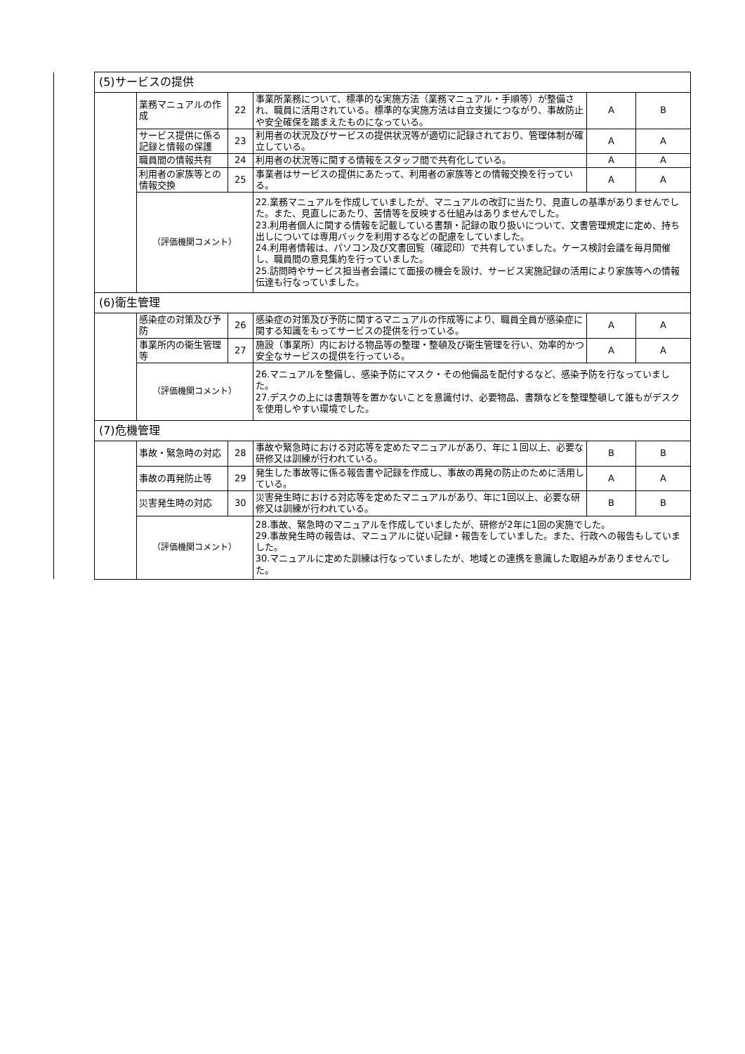| | (5)サービスの提供 | | | | | |
| | | 業務マニュアルの作成 | 22 | 事業所業務について、標準的な実施方法（業務マニュアル・手順等）が整備され、職員に活用されている。標準的な実施方法は自立支援につながり、事故防止や安全確保を踏まえたものになっている。 | A | B |
| | | サービス提供に係る記録と情報の保護 | 23 | 利用者の状況及びサービスの提供状況等が適切に記録されており、管理体制が確立している。 | A | A |
| | | 職員間の情報共有 | 24 | 利用者の状況等に関する情報をスタッフ間で共有化している。 | A | A |
| | | 利用者の家族等との情報交換 | 25 | 事業者はサービスの提供にあたって、利用者の家族等との情報交換を行っている。 | A | A |
| | | （評価機関コメント） | | 22.業務マニュアルを作成していましたが、マニュアルの改訂に当たり、見直しの基準がありませんでした。また、見直しにあたり、苦情等を反映する仕組みはありませんでした。 23.利用者個人に関する情報を記載している書類・記録の取り扱いについて、文書管理規定に定め、持ち出しについては専用バックを利用するなどの配慮をしていました。 24.利用者情報は、パソコン及び文書回覧（確認印）で共有していました。ケース検討会議を毎月開催し、職員間の意見集約を行っていました。 25.訪問時やサービス担当者会議にて面接の機会を設け、サービス実施記録の活用により家族等への情報伝達も行なっていました。 | | |
| | (6)衛生管理 | | | | | |
| | | 感染症の対策及び予防 | 26 | 感染症の対策及び予防に関するマニュアルの作成等により、職員全員が感染症に関する知識をもってサービスの提供を行っている。 | A | A |
| | | 事業所内の衛生管理等 | 27 | 施設（事業所）内における物品等の整理・整頓及び衛生管理を行い、効率的かつ安全なサービスの提供を行っている。 | A | A |
| | | （評価機関コメント） | | 26.マニュアルを整備し、感染予防にマスク・その他備品を配付するなど、感染予防を行なっていました。 27.デスクの上には書類等を置かないことを意識付け、必要物品、書類などを整理整頓して誰もがデスクを使用しやすい環境でした。 | | |
| | (7)危機管理 | | | | | |
| | | 事故・緊急時の対応 | 28 | 事故や緊急時における対応等を定めたマニュアルがあり、年に１回以上、必要な研修又は訓練が行われている。 | B | B |
| | | 事故の再発防止等 | 29 | 発生した事故等に係る報告書や記録を作成し、事故の再発の防止のために活用している。 | A | A |
| | | 災害発生時の対応 | 30 | 災害発生時における対応等を定めたマニュアルがあり、年に1回以上、必要な研修又は訓練が行われている。 | B | B |
| | | （評価機関コメント） | | 28.事故、緊急時のマニュアルを作成していましたが、研修が2年に1回の実施でした。 29.事故発生時の報告は、マニュアルに従い記録・報告をしていました。また、行政への報告もしていました。 30.マニュアルに定めた訓練は行なっていましたが、地域との連携を意識した取組みがありませんでした。 | | |